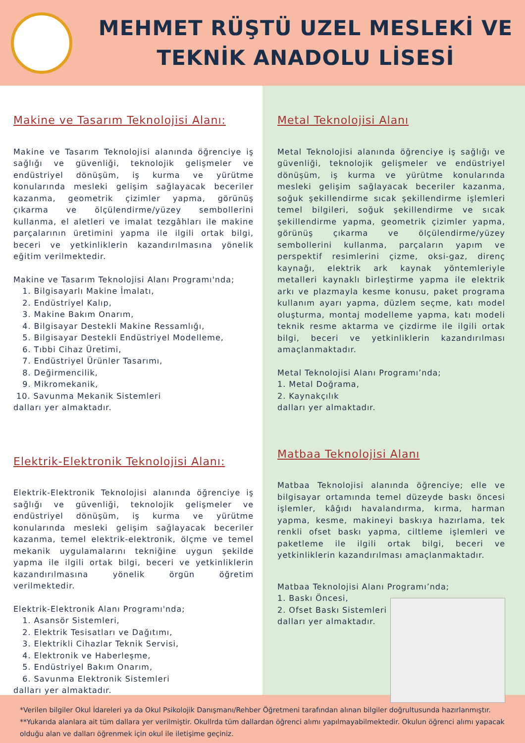MEHMET RÜŞTÜ UZEL MESLEKİ VE
TEKNİK ANADOLU LİSESİ
Makine ve Tasarım Teknolojisi Alanı:
Makine ve Tasarım Teknolojisi alanında öğrenciye iş sağlığı ve güvenliği, teknolojik gelişmeler ve endüstriyel dönüşüm, iş kurma ve yürütme konularında mesleki gelişim sağlayacak beceriler kazanma, geometrik çizimler yapma, görünüş çıkarma ve ölçülendirme/yüzey sembollerini kullanma, el aletleri ve imalat tezgâhları ile makine parçalarının üretimini yapma ile ilgili ortak bilgi, beceri ve yetkinliklerin kazandırılmasına yönelik eğitim verilmektedir.
Makine ve Tasarım Teknolojisi Alanı Programı'nda;
1. Bilgisayarlı Makine İmalatı,
2. Endüstriyel Kalıp,
3. Makine Bakım Onarım,
4. Bilgisayar Destekli Makine Ressamlığı,
5. Bilgisayar Destekli Endüstriyel Modelleme,
6. Tıbbi Cihaz Üretimi,
7. Endüstriyel Ürünler Tasarımı,
8. Değirmencilik,
9. Mikromekanik,
10. Savunma Mekanik Sistemleri
dalları yer almaktadır.
Elektrik-Elektronik Teknolojisi Alanı:
Elektrik-Elektronik Teknolojisi alanında öğrenciye iş sağlığı ve güvenliği, teknolojik gelişmeler ve endüstriyel dönüşüm, iş kurma ve yürütme konularında mesleki gelişim sağlayacak beceriler kazanma, temel elektrik-elektronik, ölçme ve temel mekanik uygulamalarını tekniğine uygun şekilde yapma ile ilgili ortak bilgi, beceri ve yetkinliklerin kazandırılmasına yönelik örgün öğretim verilmektedir.
Elektrik-Elektronik Alanı Programı'nda;
1. Asansör Sistemleri,
2. Elektrik Tesisatları ve Dağıtımı,
3. Elektrikli Cihazlar Teknik Servisi,
4. Elektronik ve Haberleşme,
5. Endüstriyel Bakım Onarım,
6. Savunma Elektronik Sistemleri
dalları yer almaktadır.
Metal Teknolojisi Alanı
Metal Teknolojisi alanında öğrenciye iş sağlığı ve güvenliği, teknolojik gelişmeler ve endüstriyel dönüşüm, iş kurma ve yürütme konularında mesleki gelişim sağlayacak beceriler kazanma, soğuk şekillendirme sıcak şekillendirme işlemleri temel bilgileri, soğuk şekillendirme ve sıcak şekillendirme yapma, geometrik çizimler yapma, görünüş çıkarma ve ölçülendirme/yüzey sembollerini kullanma, parçaların yapım ve perspektif resimlerini çizme, oksi-gaz, direnç kaynağı, elektrik ark kaynak yöntemleriyle metalleri kaynaklı birleştirme yapma ile elektrik arkı ve plazmayla kesme konusu, paket programa kullanım ayarı yapma, düzlem seçme, katı model oluşturma, montaj modelleme yapma, katı modeli teknik resme aktarma ve çizdirme ile ilgili ortak bilgi, beceri ve yetkinliklerin kazandırılması amaçlanmaktadır.
Metal Teknolojisi Alanı Programı’nda;
1. Metal Doğrama,
2. Kaynakçılık
dalları yer almaktadır.
Matbaa Teknolojisi Alanı
Matbaa Teknolojisi alanında öğrenciye; elle ve bilgisayar ortamında temel düzeyde baskı öncesi işlemler, kâğıdı havalandırma, kırma, harman yapma, kesme, makineyi baskıya hazırlama, tek renkli ofset baskı yapma, ciltleme işlemleri ve paketleme ile ilgili ortak bilgi, beceri ve yetkinliklerin kazandırılması amaçlanmaktadır.
Matbaa Teknolojisi Alanı Programı’nda;
1. Baskı Öncesi,
2. Ofset Baskı Sistemleri
dalları yer almaktadır.
*Verilen bilgiler Okul İdareleri ya da Okul Psikolojik Danışmanı/Rehber Öğretmeni tarafından alınan bilgiler doğrultusunda hazırlanmıştır.
**Yukarıda alanlara ait tüm dallara yer verilmiştir. Okullrda tüm dallardan öğrenci alımı yapılmayabilmektedir. Okulun öğrenci alımı yapacak olduğu alan ve dalları öğrenmek için okul ile iletişime geçiniz.